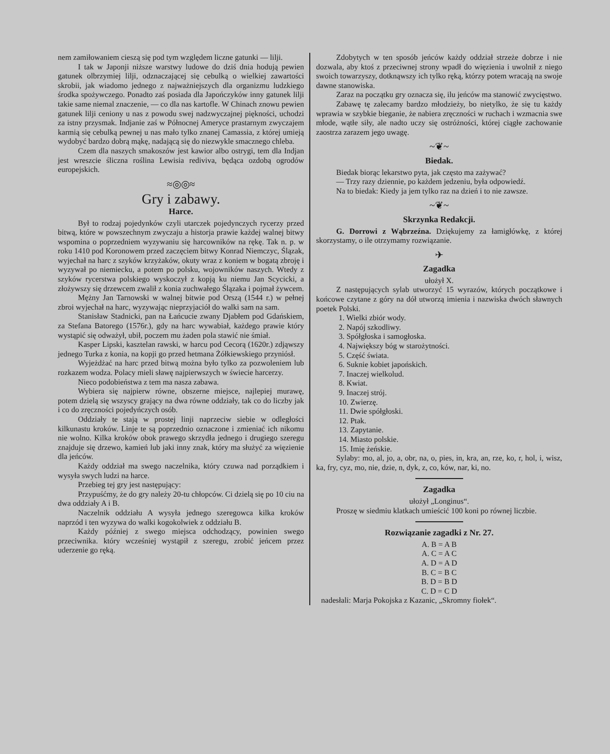nem zamiłowaniem cieszą się pod tym względem liczne gatunki — lilji.
I tak w Japonji niższe warstwy ludowe do dziś dnia hodują pewien gatunek olbrzymiej lilji, odznaczającej się cebulką o wielkiej zawartości skrobii, jak wiadomo jednego z najważniejszych dla organizmu ludzkiego środka spożywczego. Ponadto zaś posiada dla Japończyków inny gatunek lilji takie same niemal znaczenie, — co dla nas kartofle. W Chinach znowu pewien gatunek lilji ceniony u nas z powodu swej nadzwyczajnej piękności, uchodzi za istny przysmak. Indjanie zaś w Północnej Ameryce prastarnym zwyczajem karmią się cebulką pewnej u nas mało tylko znanej Camassia, z której umieją wydobyć bardzo dobrą mąkę, nadającą się do niezwykle smacznego chleba.
Czem dla naszych smakoszów jest kawior albo ostrygi, tem dla Indjan jest wreszcie śliczna roślina Lewisia rediviva, będąca ozdobą ogrodów europejskich.
≈◎◎≈
Gry i zabawy.
Harce.
Był to rodzaj pojedynków czyli utarczek pojedynczych rycerzy przed bitwą, które w powszechnym zwyczaju a historja prawie każdej walnej bitwy wspomina o poprzedniem wyzywaniu się harcowników na rękę. Tak n. p. w roku 1410 pod Koronowem przed zaczęciem bitwy Konrad Niemczyc, Ślązak, wyjechał na harc z szyków krzyżaków, okuty wraz z koniem w bogatą zbroję i wyzywał po niemiecku, a potem po polsku, wojowników naszych. Wtedy z szyków rycerstwa polskiego wyskoczył z kopją ku niemu Jan Scycicki, a złożywszy się drzewcem zwalił z konia zuchwałego Ślązaka i pojmał żywcem.
Mężny Jan Tarnowski w walnej bitwie pod Orszą (1544 r.) w pełnej zbroi wyjechał na harc, wyzywając nieprzyjaciół do walki sam na sam.
Stanisław Stadnicki, pan na Łańcucie zwany Djabłem pod Gdańskiem, za Stefana Batorego (1576r.), gdy na harc wywabiał, każdego prawie który wystąpić się odważył, ubił, poczem mu żaden pola stawić nie śmiał.
Kasper Lipski, kasztelan rawski, w harcu pod Cecorą (1620r.) zdjąwszy jednego Turka z konia, na kopji go przed hetmana Żółkiewskiego przyniósł.
Wyjeżdżać na harc przed bitwą można było tylko za pozwoleniem lub rozkazem wodza. Polacy mieli sławę najpierwszych w świecie harcerzy.
Nieco podobieństwa z tem ma nasza zabawa.
Wybiera się najpierw równe, obszerne miejsce, najlepiej murawę, potem dzielą się wszyscy grający na dwa równe oddziały, tak co do liczby jak i co do zręczności pojedyńczych osób.
Oddziały te stają w prostej linji naprzeciw siebie w odległości kilkunastu kroków. Linje te są poprzednio oznaczone i zmieniać ich nikomu nie wolno. Kilka kroków obok prawego skrzydła jednego i drugiego szeregu znajduje się drzewo, kamień lub jaki inny znak, który ma służyć za więzienie dla jeńców.
Każdy oddział ma swego naczelnika, który czuwa nad porządkiem i wysyła swych ludzi na harce.
Przebieg tej gry jest następujący:
Przypuśćmy, że do gry należy 20-tu chłopców. Ci dzielą się po 10 ciu na dwa oddziały A i B.
Naczelnik oddziału A wysyła jednego szeregowca kilka kroków naprzód i ten wyzywa do walki kogokolwiek z oddziału B.
Każdy później z swego miejsca odchodzący, powinien swego przeciwnika. który wcześniej wystąpił z szeregu, zrobić jeńcem przez uderzenie go ręką.
Zdobytych w ten sposób jeńców każdy oddział strzeże dobrze i nie dozwala, aby ktoś z przeciwnej strony wpadł do więzienia i uwolnił z niego swoich towarzyszy, dotknąwszy ich tylko ręką, którzy potem wracają na swoje dawne stanowiska.
Zaraz na początku gry oznacza się, ilu jeńców ma stanowić zwycięstwo.
Zabawę tę zalecamy bardzo młodzieży, bo nietylko, że się tu każdy wprawia w szybkie bieganie, że nabiera zręczności w ruchach i wzmacnia swe młode, wątłe siły, ale nadto uczy się ostróżności, której ciągłe zachowanie zaostrza zarazem jego uwagę.
~❦~
Biedak.
Biedak biorąc lekarstwo pyta, jak często ma zażywać?
— Trzy razy dziennie, po każdem jedzeniu, była odpowiedź.
Na to biedak: Kiedy ja jem tylko raz na dzień i to nie zawsze.
~❦~
Skrzynka Redakcji.
G. Dorrowi z Wąbrzeźna. Dziękujemy za łamigłówkę, z której skorzystamy, o ile otrzymamy rozwiązanie.
✈
Zagadka
ułożył X.
Z następujących sylab utworzyć 15 wyrazów, których początkowe i końcowe czytane z góry na dół utworzą imienia i nazwiska dwóch sławnych poetek Polski.
1. Wielki zbiór wody.
2. Napój szkodliwy.
3. Spółgłoska i samogłoska.
4. Największy bóg w starożytności.
5. Część świata.
6. Suknie kobiet japońskich.
7. Inaczej wielkolud.
8. Kwiat.
9. Inaczej strój.
10. Zwierzę.
11. Dwie spółgłoski.
12. Ptak.
13. Zapytanie.
14. Miasto polskie.
15. Imię żeńskie.
Sylaby: mo, al, jo, a, obr, na, o, pies, in, kra, an, rze, ko, r, hol, i, wisz, ka, fry, cyz, mo, nie, dzie, n, dyk, z, co, ków, nar, ki, no.
Zagadka
ułożył „Longinus“.
Proszę w siedmiu klatkach umieścić 100 koni po równej liczbie.
Rozwiązanie zagadki z Nr. 27.
A. B = A B
A. C = A C
A. D = A D
B. C = B C
B. D = B D
C. D = C D
nadesłali: Marja Pokojska z Kazanic, „Skromny fiołek“.